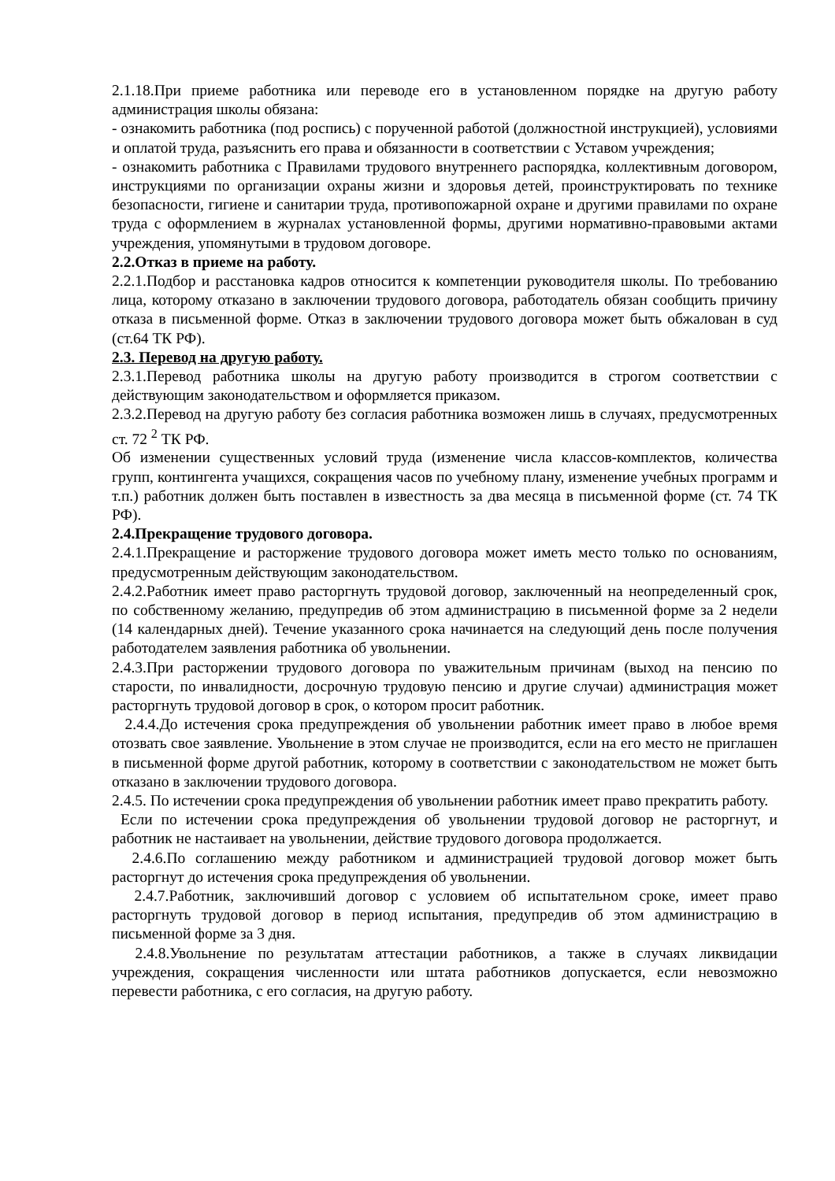2.1.18.При приеме работника или переводе его в установленном порядке на другую работу администрация школы обязана:
- ознакомить работника (под роспись) с порученной работой (должностной инструкцией), условиями и оплатой труда, разъяснить его права и обязанности в соответствии с Уставом учреждения;
- ознакомить работника с Правилами трудового внутреннего распорядка, коллективным договором, инструкциями по организации охраны жизни и здоровья детей, проинструктировать по технике безопасности, гигиене и санитарии труда, противопожарной охране и другими правилами по охране труда с оформлением в журналах установленной формы, другими нормативно-правовыми актами учреждения, упомянутыми в трудовом договоре.
2.2.Отказ в приеме на работу.
2.2.1.Подбор и расстановка кадров относится к компетенции руководителя школы. По требованию лица, которому отказано в заключении трудового договора, работодатель обязан сообщить причину отказа в письменной форме. Отказ в заключении трудового договора может быть обжалован в суд (ст.64 ТК РФ).
2.3. Перевод на другую работу.
2.3.1.Перевод работника школы на другую работу производится в строгом соответствии с действующим законодательством и оформляется приказом.
2.3.2.Перевод на другую работу без согласия работника возможен лишь в случаях, предусмотренных ст. 72 <sup>2</sup> ТК РФ.
Об изменении существенных условий труда (изменение числа классов-комплектов, количества групп, контингента учащихся, сокращения часов по учебному плану, изменение учебных программ и т.п.) работник должен быть поставлен в известность за два месяца в письменной форме (ст. 74 ТК РФ).
2.4.Прекращение трудового договора.
2.4.1.Прекращение и расторжение трудового договора может иметь место только по основаниям, предусмотренным действующим законодательством.
2.4.2.Работник имеет право расторгнуть трудовой договор, заключенный на неопределенный срок, по собственному желанию, предупредив об этом администрацию в письменной форме за 2 недели (14 календарных дней). Течение указанного срока начинается на следующий день после получения работодателем заявления работника об увольнении.
2.4.3.При расторжении трудового договора по уважительным причинам (выход на пенсию по старости, по инвалидности, досрочную трудовую пенсию и другие случаи) администрация может расторгнуть трудовой договор в срок, о котором просит работник.
2.4.4.До истечения срока предупреждения об увольнении работник имеет право в любое время отозвать свое заявление. Увольнение в этом случае не производится, если на его место не приглашен в письменной форме другой работник, которому в соответствии с законодательством не может быть отказано в заключении трудового договора.
2.4.5. По истечении срока предупреждения об увольнении работник имеет право прекратить работу.
Если по истечении срока предупреждения об увольнении трудовой договор не расторгнут, и работник не настаивает на увольнении, действие трудового договора продолжается.
2.4.6.По соглашению между работником и администрацией трудовой договор может быть расторгнут до истечения срока предупреждения об увольнении.
2.4.7.Работник, заключивший договор с условием об испытательном сроке, имеет право расторгнуть трудовой договор в период испытания, предупредив об этом администрацию в письменной форме за 3 дня.
2.4.8.Увольнение по результатам аттестации работников, а также в случаях ликвидации учреждения, сокращения численности или штата работников допускается, если невозможно перевести работника, с его согласия, на другую работу.